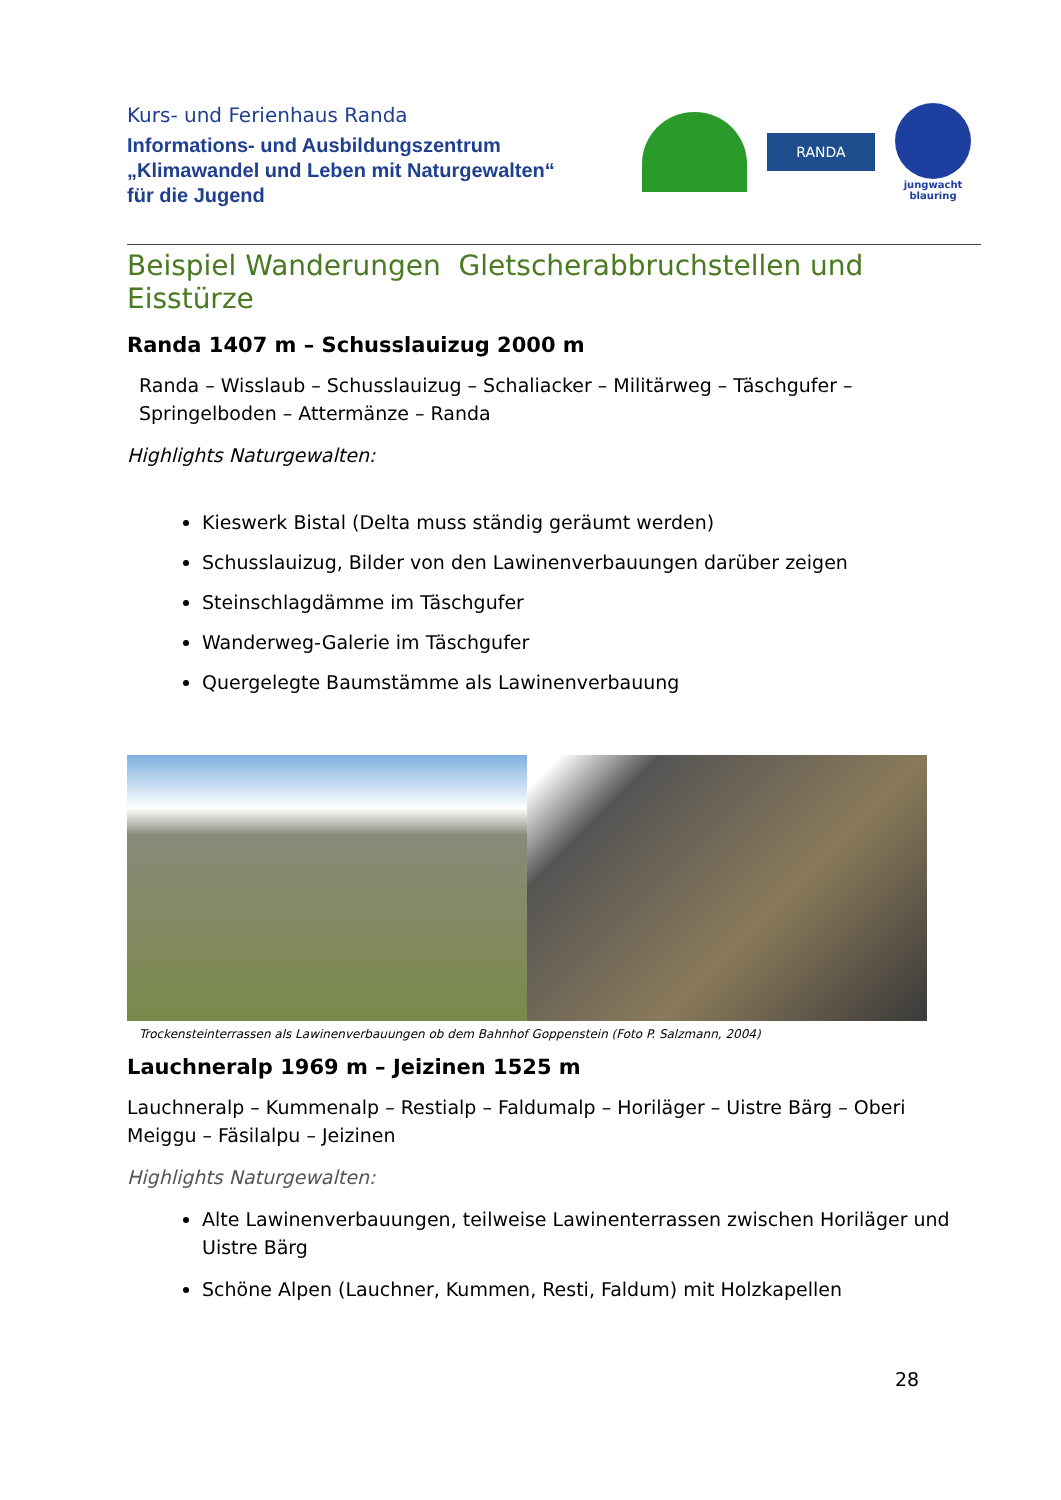Kurs- und Ferienhaus Randa
Informations- und Ausbildungszentrum
„Klimawandel und Leben mit Naturgewalten“
für die Jugend
RANDA
jungwacht
blauring
Beispiel Wanderungen Gletscherabbruchstellen und Eisstürze
Randa 1407 m – Schusslauizug 2000 m
Randa – Wisslaub – Schusslauizug – Schaliacker – Militärweg – Täschgufer – Springelboden – Attermänze – Randa
Highlights Naturgewalten:
Kieswerk Bistal (Delta muss ständig geräumt werden)
Schusslauizug, Bilder von den Lawinenverbauungen darüber zeigen
Steinschlagdämme im Täschgufer
Wanderweg-Galerie im Täschgufer
Quergelegte Baumstämme als Lawinenverbauung
Trockensteinterrassen als Lawinenverbauungen ob dem Bahnhof Goppenstein (Foto P. Salzmann, 2004)
Lauchneralp 1969 m – Jeizinen 1525 m
Lauchneralp – Kummenalp – Restialp – Faldumalp – Horiläger – Uistre Bärg – Oberi Meiggu – Fäsilalpu – Jeizinen
Highlights Naturgewalten:
Alte Lawinenverbauungen, teilweise Lawinenterrassen zwischen Horiläger und Uistre Bärg
Schöne Alpen (Lauchner, Kummen, Resti, Faldum) mit Holzkapellen
28